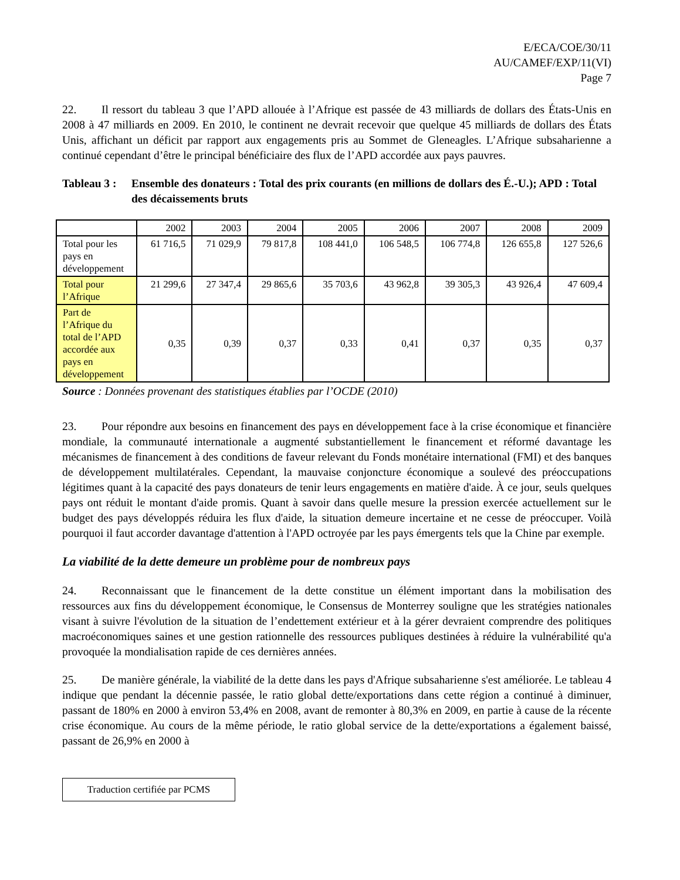E/ECA/COE/30/11
AU/CAMEF/EXP/11(VI)
Page 7
22. Il ressort du tableau 3 que l’APD allouée à l’Afrique est passée de 43 milliards de dollars des États-Unis en 2008 à 47 milliards en 2009. En 2010, le continent ne devrait recevoir que quelque 45 milliards de dollars des États Unis, affichant un déficit par rapport aux engagements pris au Sommet de Gleneagles. L’Afrique subsaharienne a continué cependant d’être le principal bénéficiaire des flux de l’APD accordée aux pays pauvres.
Tableau 3 : Ensemble des donateurs : Total des prix courants (en millions de dollars des É.-U.); APD : Total des décaissements bruts
| | 2002 | 2003 | 2004 | 2005 | 2006 | 2007 | 2008 | 2009 |
| Total pour les pays en développement | 61 716,5 | 71 029,9 | 79 817,8 | 108 441,0 | 106 548,5 | 106 774,8 | 126 655,8 | 127 526,6 |
| Total pour l’Afrique | 21 299,6 | 27 347,4 | 29 865,6 | 35 703,6 | 43 962,8 | 39 305,3 | 43 926,4 | 47 609,4 |
| Part de l’Afrique du total de l’APD accordée aux pays en développement | 0,35 | 0,39 | 0,37 | 0,33 | 0,41 | 0,37 | 0,35 | 0,37 |
Source : Données provenant des statistiques établies par l’OCDE (2010)
23. Pour répondre aux besoins en financement des pays en développement face à la crise économique et financière mondiale, la communauté internationale a augmenté substantiellement le financement et réformé davantage les mécanismes de financement à des conditions de faveur relevant du Fonds monétaire international (FMI) et des banques de développement multilatérales. Cependant, la mauvaise conjoncture économique a soulevé des préoccupations légitimes quant à la capacité des pays donateurs de tenir leurs engagements en matière d'aide. À ce jour, seuls quelques pays ont réduit le montant d'aide promis. Quant à savoir dans quelle mesure la pression exercée actuellement sur le budget des pays développés réduira les flux d'aide, la situation demeure incertaine et ne cesse de préoccuper. Voilà pourquoi il faut accorder davantage d'attention à l'APD octroyée par les pays émergents tels que la Chine par exemple.
La viabilité de la dette demeure un problème pour de nombreux pays
24. Reconnaissant que le financement de la dette constitue un élément important dans la mobilisation des ressources aux fins du développement économique, le Consensus de Monterrey souligne que les stratégies nationales visant à suivre l'évolution de la situation de l’endettement extérieur et à la gérer devraient comprendre des politiques macroéconomiques saines et une gestion rationnelle des ressources publiques destinées à réduire la vulnérabilité qu'a provoquée la mondialisation rapide de ces dernières années.
25. De manière générale, la viabilité de la dette dans les pays d'Afrique subsaharienne s'est améliorée. Le tableau 4 indique que pendant la décennie passée, le ratio global dette/exportations dans cette région a continué à diminuer, passant de 180% en 2000 à environ 53,4% en 2008, avant de remonter à 80,3% en 2009, en partie à cause de la récente crise économique. Au cours de la même période, le ratio global service de la dette/exportations a également baissé, passant de 26,9% en 2000 à
Traduction certifiée par PCMS